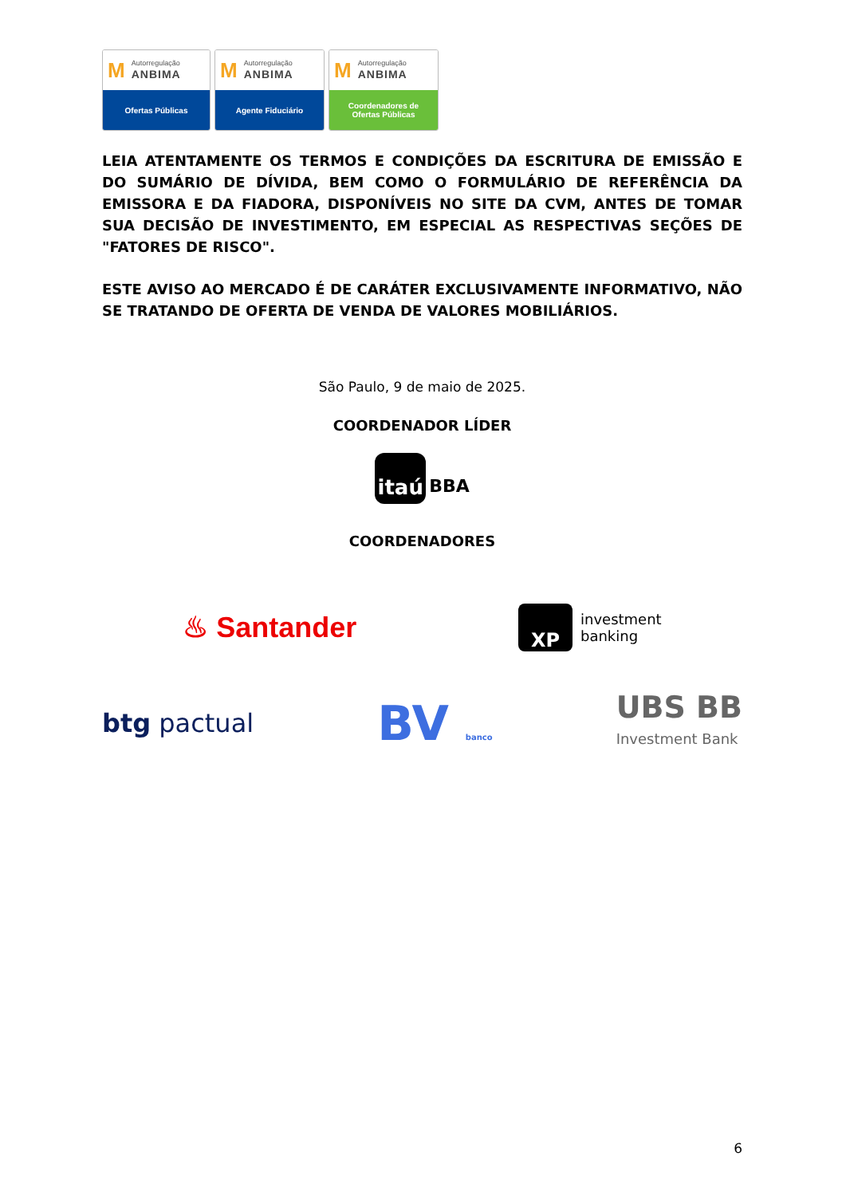M Autorregulação
ANBIMA
Ofertas Públicas
M Autorregulação
ANBIMA
Agente Fiduciário
M Autorregulação
ANBIMA
Coordenadores de
Ofertas Públicas
LEIA ATENTAMENTE OS TERMOS E CONDIÇÕES DA ESCRITURA DE EMISSÃO E DO SUMÁRIO DE DÍVIDA, BEM COMO O FORMULÁRIO DE REFERÊNCIA DA EMISSORA E DA FIADORA, DISPONÍVEIS NO SITE DA CVM, ANTES DE TOMAR SUA DECISÃO DE INVESTIMENTO, EM ESPECIAL AS RESPECTIVAS SEÇÕES DE "FATORES DE RISCO".
ESTE AVISO AO MERCADO É DE CARÁTER EXCLUSIVAMENTE INFORMATIVO, NÃO SE TRATANDO DE OFERTA DE VENDA DE VALORES MOBILIÁRIOS.
São Paulo, 9 de maio de 2025.
COORDENADOR LÍDER
itaú
BBA
COORDENADORES
♨ Santander
XP
investment
banking
btg pactual
BV banco
UBS BB
Investment Bank
6